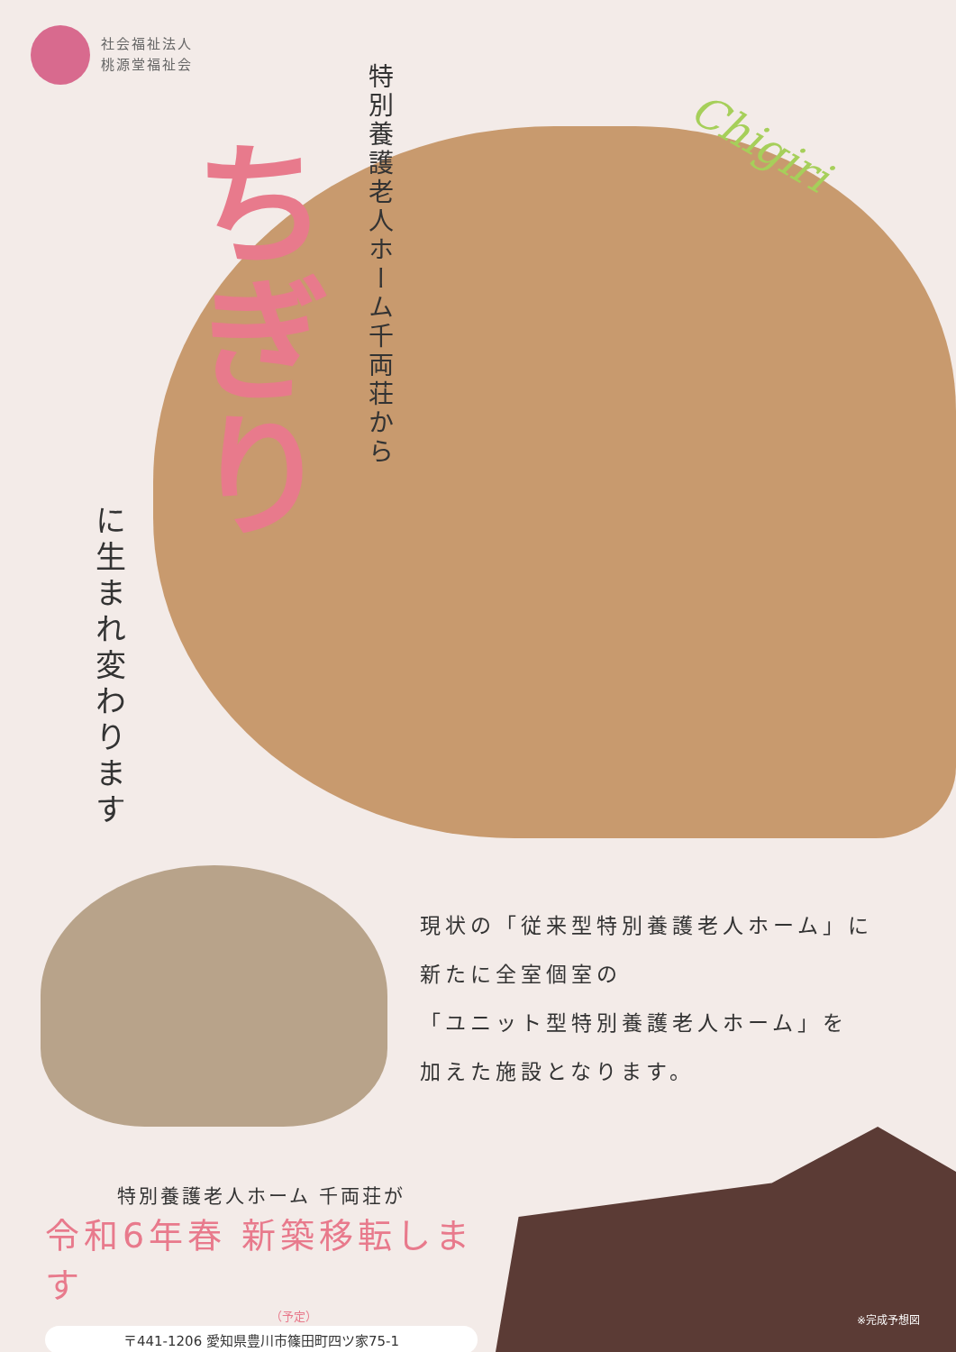社会福祉法人
桃源堂福祉会
特別養護老人ホーム千両荘から
ちぎり
Chigiri
に生まれ変わります
現状の「従来型特別養護老人ホーム」に
新たに全室個室の
「ユニット型特別養護老人ホーム」を
加えた施設となります。
特別養護老人ホーム 千両荘が
令和6年春 新築移転します
（予定）
〒441-1206 愛知県豊川市篠田町四ツ家75-1
※完成予想図